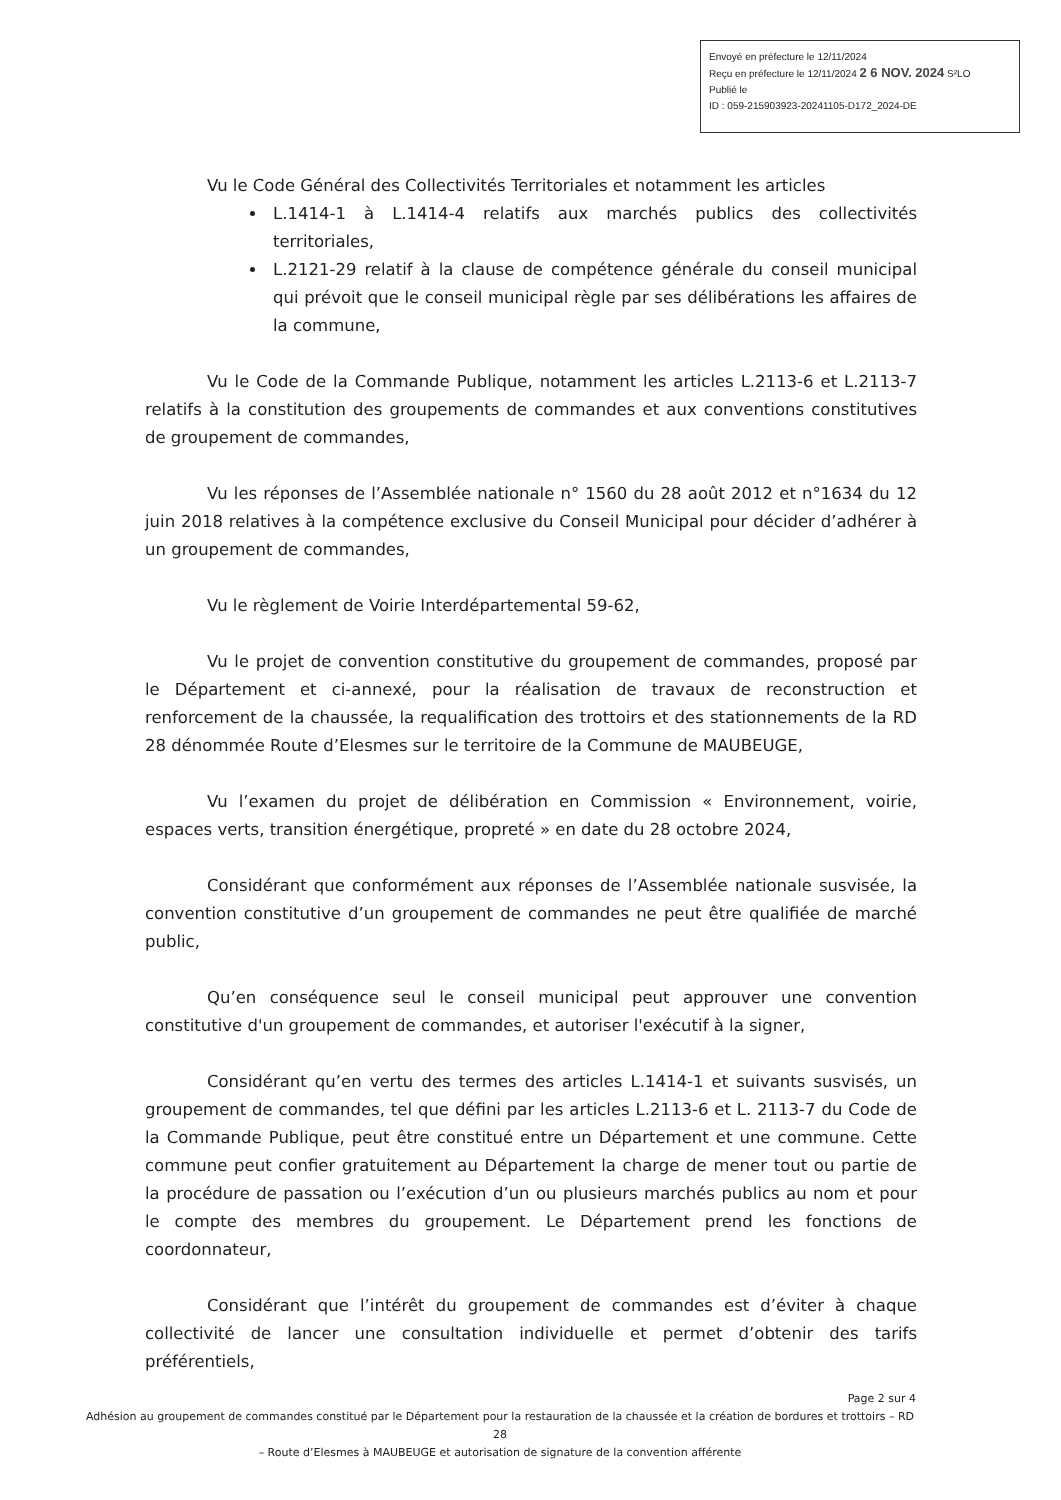Envoyé en préfecture le 12/11/2024
Reçu en préfecture le 12/11/2024 2 6 NOV. 2024 S²LO
Publié le
ID : 059-215903923-20241105-D172_2024-DE
Vu le Code Général des Collectivités Territoriales et notamment les articles
L.1414-1 à L.1414-4 relatifs aux marchés publics des collectivités territoriales,
L.2121-29 relatif à la clause de compétence générale du conseil municipal qui prévoit que le conseil municipal règle par ses délibérations les affaires de la commune,
Vu le Code de la Commande Publique, notamment les articles L.2113-6 et L.2113-7 relatifs à la constitution des groupements de commandes et aux conventions constitutives de groupement de commandes,
Vu les réponses de l’Assemblée nationale n° 1560 du 28 août 2012 et n°1634 du 12 juin 2018 relatives à la compétence exclusive du Conseil Municipal pour décider d’adhérer à un groupement de commandes,
Vu le règlement de Voirie Interdépartemental 59-62,
Vu le projet de convention constitutive du groupement de commandes, proposé par le Département et ci-annexé, pour la réalisation de travaux de reconstruction et renforcement de la chaussée, la requalification des trottoirs et des stationnements de la RD 28 dénommée Route d’Elesmes sur le territoire de la Commune de MAUBEUGE,
Vu l’examen du projet de délibération en Commission « Environnement, voirie, espaces verts, transition énergétique, propreté » en date du 28 octobre 2024,
Considérant que conformément aux réponses de l’Assemblée nationale susvisée, la convention constitutive d’un groupement de commandes ne peut être qualifiée de marché public,
Qu’en conséquence seul le conseil municipal peut approuver une convention constitutive d'un groupement de commandes, et autoriser l'exécutif à la signer,
Considérant qu’en vertu des termes des articles L.1414-1 et suivants susvisés, un groupement de commandes, tel que défini par les articles L.2113-6 et L. 2113-7 du Code de la Commande Publique, peut être constitué entre un Département et une commune. Cette commune peut confier gratuitement au Département la charge de mener tout ou partie de la procédure de passation ou l’exécution d’un ou plusieurs marchés publics au nom et pour le compte des membres du groupement. Le Département prend les fonctions de coordonnateur,
Considérant que l’intérêt du groupement de commandes est d’éviter à chaque collectivité de lancer une consultation individuelle et permet d’obtenir des tarifs préférentiels,
Page 2 sur 4
Adhésion au groupement de commandes constitué par le Département pour la restauration de la chaussée et la création de bordures et trottoirs – RD 28
– Route d’Elesmes à MAUBEUGE et autorisation de signature de la convention afférente